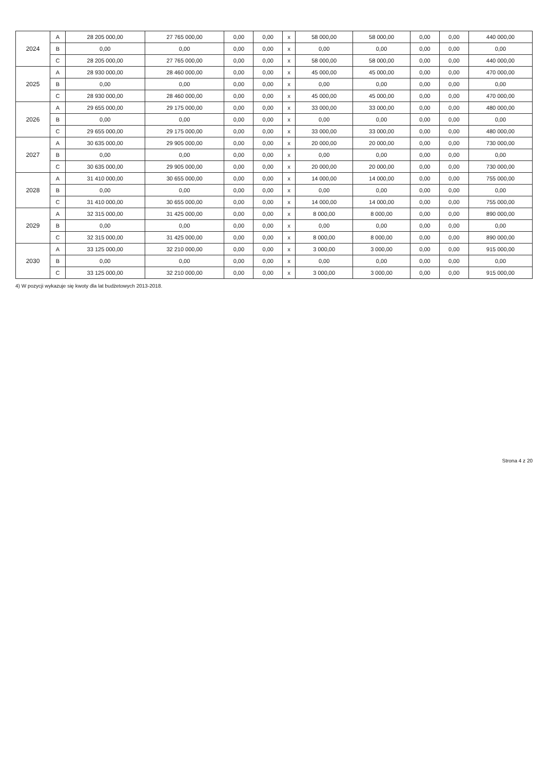| 2024 | A | 28 205 000,00 | 27 765 000,00 | 0,00 | 0,00 | x | 58 000,00 | 58 000,00 | 0,00 | 0,00 | 440 000,00 |
| | B | 0,00 | 0,00 | 0,00 | 0,00 | x | 0,00 | 0,00 | 0,00 | 0,00 | 0,00 |
| | C | 28 205 000,00 | 27 765 000,00 | 0,00 | 0,00 | x | 58 000,00 | 58 000,00 | 0,00 | 0,00 | 440 000,00 |
| 2025 | A | 28 930 000,00 | 28 460 000,00 | 0,00 | 0,00 | x | 45 000,00 | 45 000,00 | 0,00 | 0,00 | 470 000,00 |
| | B | 0,00 | 0,00 | 0,00 | 0,00 | x | 0,00 | 0,00 | 0,00 | 0,00 | 0,00 |
| | C | 28 930 000,00 | 28 460 000,00 | 0,00 | 0,00 | x | 45 000,00 | 45 000,00 | 0,00 | 0,00 | 470 000,00 |
| 2026 | A | 29 655 000,00 | 29 175 000,00 | 0,00 | 0,00 | x | 33 000,00 | 33 000,00 | 0,00 | 0,00 | 480 000,00 |
| | B | 0,00 | 0,00 | 0,00 | 0,00 | x | 0,00 | 0,00 | 0,00 | 0,00 | 0,00 |
| | C | 29 655 000,00 | 29 175 000,00 | 0,00 | 0,00 | x | 33 000,00 | 33 000,00 | 0,00 | 0,00 | 480 000,00 |
| 2027 | A | 30 635 000,00 | 29 905 000,00 | 0,00 | 0,00 | x | 20 000,00 | 20 000,00 | 0,00 | 0,00 | 730 000,00 |
| | B | 0,00 | 0,00 | 0,00 | 0,00 | x | 0,00 | 0,00 | 0,00 | 0,00 | 0,00 |
| | C | 30 635 000,00 | 29 905 000,00 | 0,00 | 0,00 | x | 20 000,00 | 20 000,00 | 0,00 | 0,00 | 730 000,00 |
| 2028 | A | 31 410 000,00 | 30 655 000,00 | 0,00 | 0,00 | x | 14 000,00 | 14 000,00 | 0,00 | 0,00 | 755 000,00 |
| | B | 0,00 | 0,00 | 0,00 | 0,00 | x | 0,00 | 0,00 | 0,00 | 0,00 | 0,00 |
| | C | 31 410 000,00 | 30 655 000,00 | 0,00 | 0,00 | x | 14 000,00 | 14 000,00 | 0,00 | 0,00 | 755 000,00 |
| 2029 | A | 32 315 000,00 | 31 425 000,00 | 0,00 | 0,00 | x | 8 000,00 | 8 000,00 | 0,00 | 0,00 | 890 000,00 |
| | B | 0,00 | 0,00 | 0,00 | 0,00 | x | 0,00 | 0,00 | 0,00 | 0,00 | 0,00 |
| | C | 32 315 000,00 | 31 425 000,00 | 0,00 | 0,00 | x | 8 000,00 | 8 000,00 | 0,00 | 0,00 | 890 000,00 |
| 2030 | A | 33 125 000,00 | 32 210 000,00 | 0,00 | 0,00 | x | 3 000,00 | 3 000,00 | 0,00 | 0,00 | 915 000,00 |
| | B | 0,00 | 0,00 | 0,00 | 0,00 | x | 0,00 | 0,00 | 0,00 | 0,00 | 0,00 |
| | C | 33 125 000,00 | 32 210 000,00 | 0,00 | 0,00 | x | 3 000,00 | 3 000,00 | 0,00 | 0,00 | 915 000,00 |
4) W pozycji wykazuje się kwoty dla lat budżetowych 2013-2018.
Strona 4 z 20